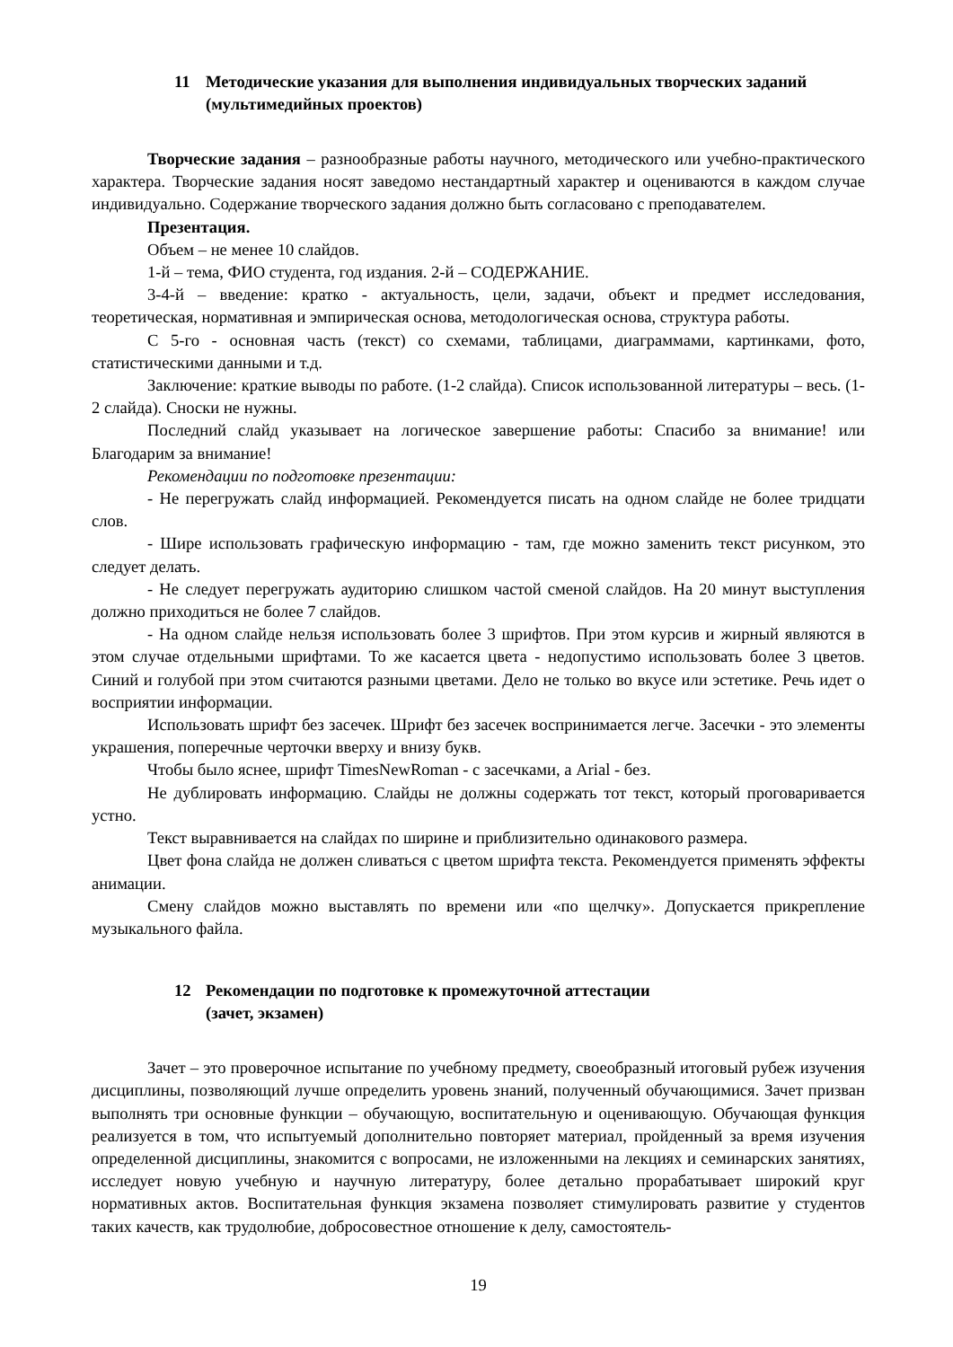11 Методические указания для выполнения индивидуальных творческих заданий (мультимедийных проектов)
Творческие задания – разнообразные работы научного, методического или учебно-практического характера. Творческие задания носят заведомо нестандартный характер и оцениваются в каждом случае индивидуально. Содержание творческого задания должно быть согласовано с преподавателем.
Презентация.
Объем – не менее 10 слайдов.
1-й – тема, ФИО студента, год издания. 2-й – СОДЕРЖАНИЕ.
3-4-й – введение: кратко - актуальность, цели, задачи, объект и предмет исследования, теоретическая, нормативная и эмпирическая основа, методологическая основа, структура работы.
С 5-го - основная часть (текст) со схемами, таблицами, диаграммами, картинками, фото, статистическими данными и т.д.
Заключение: краткие выводы по работе. (1-2 слайда). Список использованной литературы – весь. (1-2 слайда). Сноски не нужны.
Последний слайд указывает на логическое завершение работы: Спасибо за внимание! или Благодарим за внимание!
Рекомендации по подготовке презентации:
- Не перегружать слайд информацией. Рекомендуется писать на одном слайде не более тридцати слов.
- Шире использовать графическую информацию - там, где можно заменить текст рисунком, это следует делать.
- Не следует перегружать аудиторию слишком частой сменой слайдов. На 20 минут выступления должно приходиться не более 7 слайдов.
- На одном слайде нельзя использовать более 3 шрифтов. При этом курсив и жирный являются в этом случае отдельными шрифтами. То же касается цвета - недопустимо использовать более 3 цветов. Синий и голубой при этом считаются разными цветами. Дело не только во вкусе или эстетике. Речь идет о восприятии информации.
Использовать шрифт без засечек. Шрифт без засечек воспринимается легче. Засечки - это элементы украшения, поперечные черточки вверху и внизу букв.
Чтобы было яснее, шрифт TimesNewRoman - с засечками, а Arial - без.
Не дублировать информацию. Слайды не должны содержать тот текст, который проговаривается устно.
Текст выравнивается на слайдах по ширине и приблизительно одинакового размера.
Цвет фона слайда не должен сливаться с цветом шрифта текста. Рекомендуется применять эффекты анимации.
Смену слайдов можно выставлять по времени или «по щелчку». Допускается прикрепление музыкального файла.
12 Рекомендации по подготовке к промежуточной аттестации
(зачет, экзамен)
Зачет – это проверочное испытание по учебному предмету, своеобразный итоговый рубеж изучения дисциплины, позволяющий лучше определить уровень знаний, полученный обучающимися. Зачет призван выполнять три основные функции – обучающую, воспитательную и оценивающую. Обучающая функция реализуется в том, что испытуемый дополнительно повторяет материал, пройденный за время изучения определенной дисциплины, знакомится с вопросами, не изложенными на лекциях и семинарских занятиях, исследует новую учебную и научную литературу, более детально прорабатывает широкий круг нормативных актов. Воспитательная функция экзамена позволяет стимулировать развитие у студентов таких качеств, как трудолюбие, добросовестное отношение к делу, самостоятель-
19